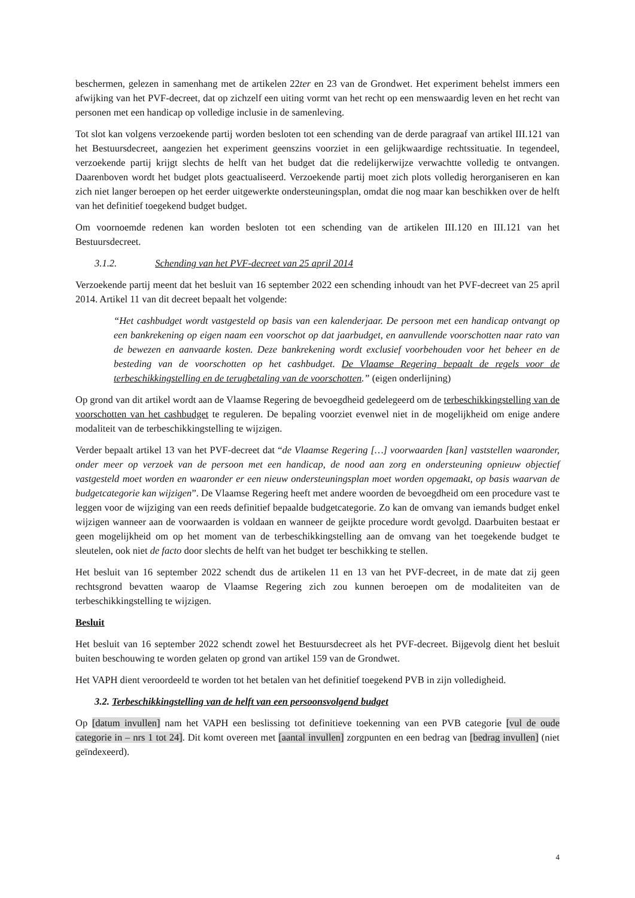beschermen, gelezen in samenhang met de artikelen 22ter en 23 van de Grondwet. Het experiment behelst immers een afwijking van het PVF-decreet, dat op zichzelf een uiting vormt van het recht op een menswaardig leven en het recht van personen met een handicap op volledige inclusie in de samenleving.
Tot slot kan volgens verzoekende partij worden besloten tot een schending van de derde paragraaf van artikel III.121 van het Bestuursdecreet, aangezien het experiment geenszins voorziet in een gelijkwaardige rechtssituatie. In tegendeel, verzoekende partij krijgt slechts de helft van het budget dat die redelijkerwijze verwachtte volledig te ontvangen. Daarenboven wordt het budget plots geactualiseerd. Verzoekende partij moet zich plots volledig herorganiseren en kan zich niet langer beroepen op het eerder uitgewerkte ondersteuningsplan, omdat die nog maar kan beschikken over de helft van het definitief toegekend budget budget.
Om voornoemde redenen kan worden besloten tot een schending van de artikelen III.120 en III.121 van het Bestuursdecreet.
3.1.2. Schending van het PVF-decreet van 25 april 2014
Verzoekende partij meent dat het besluit van 16 september 2022 een schending inhoudt van het PVF-decreet van 25 april 2014. Artikel 11 van dit decreet bepaalt het volgende:
“Het cashbudget wordt vastgesteld op basis van een kalenderjaar. De persoon met een handicap ontvangt op een bankrekening op eigen naam een voorschot op dat jaarbudget, en aanvullende voorschotten naar rato van de bewezen en aanvaarde kosten. Deze bankrekening wordt exclusief voorbehouden voor het beheer en de besteding van de voorschotten op het cashbudget. De Vlaamse Regering bepaalt de regels voor de terbeschikkingstelling en de terugbetaling van de voorschotten.” (eigen onderlijning)
Op grond van dit artikel wordt aan de Vlaamse Regering de bevoegdheid gedelegeerd om de terbeschikkingstelling van de voorschotten van het cashbudget te reguleren. De bepaling voorziet evenwel niet in de mogelijkheid om enige andere modaliteit van de terbeschikkingstelling te wijzigen.
Verder bepaalt artikel 13 van het PVF-decreet dat “de Vlaamse Regering […] voorwaarden [kan] vaststellen waaronder, onder meer op verzoek van de persoon met een handicap, de nood aan zorg en ondersteuning opnieuw objectief vastgesteld moet worden en waaronder er een nieuw ondersteuningsplan moet worden opgemaakt, op basis waarvan de budgetcategorie kan wijzigen”. De Vlaamse Regering heeft met andere woorden de bevoegdheid om een procedure vast te leggen voor de wijziging van een reeds definitief bepaalde budgetcategorie. Zo kan de omvang van iemands budget enkel wijzigen wanneer aan de voorwaarden is voldaan en wanneer de geijkte procedure wordt gevolgd. Daarbuiten bestaat er geen mogelijkheid om op het moment van de terbeschikkingstelling aan de omvang van het toegekende budget te sleutelen, ook niet de facto door slechts de helft van het budget ter beschikking te stellen.
Het besluit van 16 september 2022 schendt dus de artikelen 11 en 13 van het PVF-decreet, in de mate dat zij geen rechtsgrond bevatten waarop de Vlaamse Regering zich zou kunnen beroepen om de modaliteiten van de terbeschikkingstelling te wijzigen.
Besluit
Het besluit van 16 september 2022 schendt zowel het Bestuursdecreet als het PVF-decreet. Bijgevolg dient het besluit buiten beschouwing te worden gelaten op grond van artikel 159 van de Grondwet.
Het VAPH dient veroordeeld te worden tot het betalen van het definitief toegekend PVB in zijn volledigheid.
3.2. Terbeschikkingstelling van de helft van een persoonsvolgend budget
Op [datum invullen] nam het VAPH een beslissing tot definitieve toekenning van een PVB categorie [vul de oude categorie in – nrs 1 tot 24]. Dit komt overeen met [aantal invullen] zorgpunten en een bedrag van [bedrag invullen] (niet geïndexeerd).
4